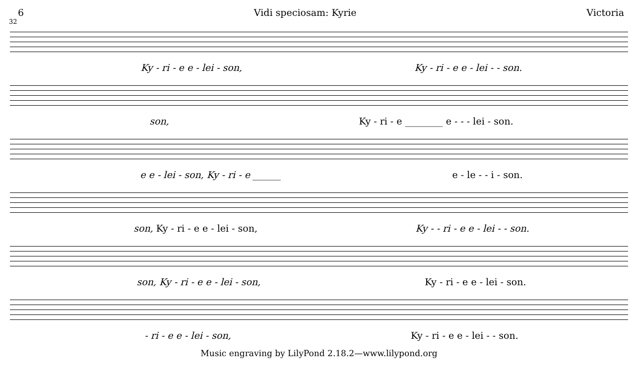6 Vidi speciosam: Kyrie Victoria
32
Ky - ri - e e - lei - son, Ky - ri - e e - lei - - son.
son, Ky - ri - e ________ e - - - lei - son.
e e - lei - son, Ky - ri - e ______ e - le - - i - son.
son, Ky - ri - e e - lei - son, Ky - - ri - e e - lei - - son.
son, Ky - ri - e e - lei - son, Ky - ri - e e - lei - son.
- ri - e e - lei - son, Ky - ri - e e - lei - - son.
Music engraving by LilyPond 2.18.2—www.lilypond.org